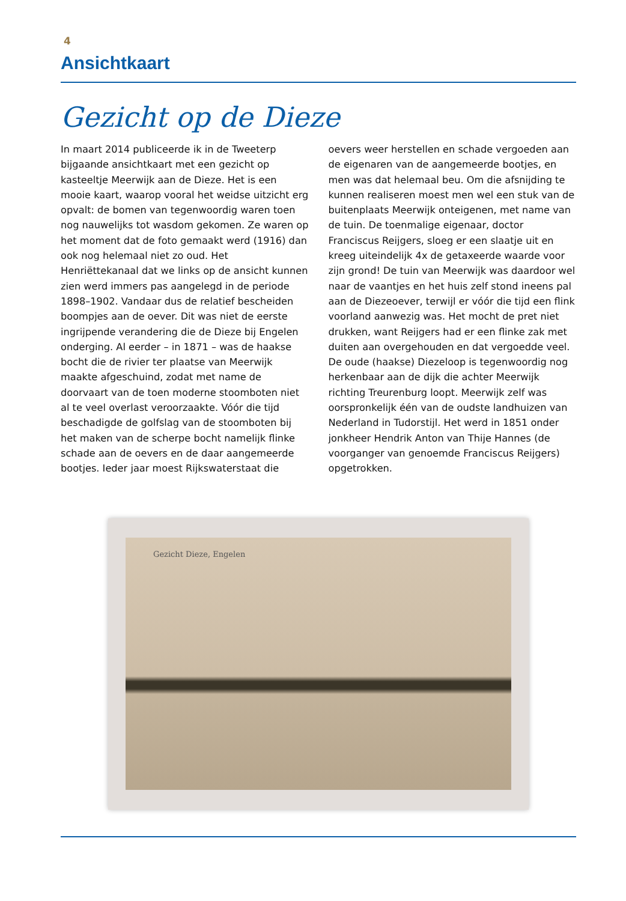4
Ansichtkaart
Gezicht op de Dieze
In maart 2014 publiceerde ik in de Tweeterp bijgaande ansichtkaart met een gezicht op kasteeltje Meerwijk aan de Dieze. Het is een mooie kaart, waarop vooral het weidse uitzicht erg opvalt: de bomen van tegenwoordig waren toen nog nauwelijks tot wasdom gekomen. Ze waren op het moment dat de foto gemaakt werd (1916) dan ook nog helemaal niet zo oud. Het Henriëttekanaal dat we links op de ansicht kunnen zien werd immers pas aangelegd in de periode 1898–1902. Vandaar dus de relatief bescheiden boompjes aan de oever. Dit was niet de eerste ingrijpende verandering die de Dieze bij Engelen onderging. Al eerder – in 1871 – was de haakse bocht die de rivier ter plaatse van Meerwijk maakte afgeschuind, zodat met name de doorvaart van de toen moderne stoomboten niet al te veel overlast veroorzaakte. Vóór die tijd beschadigde de golfslag van de stoomboten bij het maken van de scherpe bocht namelijk flinke schade aan de oevers en de daar aangemeerde bootjes. Ieder jaar moest Rijkswaterstaat die oevers weer herstellen en schade vergoeden aan de eigenaren van de aangemeerde bootjes, en men was dat helemaal beu. Om die afsnijding te kunnen realiseren moest men wel een stuk van de buitenplaats Meerwijk onteigenen, met name van de tuin. De toenmalige eigenaar, doctor Franciscus Reijgers, sloeg er een slaatje uit en kreeg uiteindelijk 4x de getaxeerde waarde voor zijn grond! De tuin van Meerwijk was daardoor wel naar de vaantjes en het huis zelf stond ineens pal aan de Diezeoever, terwijl er vóór die tijd een flink voorland aanwezig was. Het mocht de pret niet drukken, want Reijgers had er een flinke zak met duiten aan overgehouden en dat vergoedde veel. De oude (haakse) Diezeloop is tegenwoordig nog herkenbaar aan de dijk die achter Meerwijk richting Treurenburg loopt. Meerwijk zelf was oorspronkelijk één van de oudste landhuizen van Nederland in Tudorstijl. Het werd in 1851 onder jonkheer Hendrik Anton van Thije Hannes (de voorganger van genoemde Franciscus Reijgers) opgetrokken.
Gezicht Dieze, Engelen